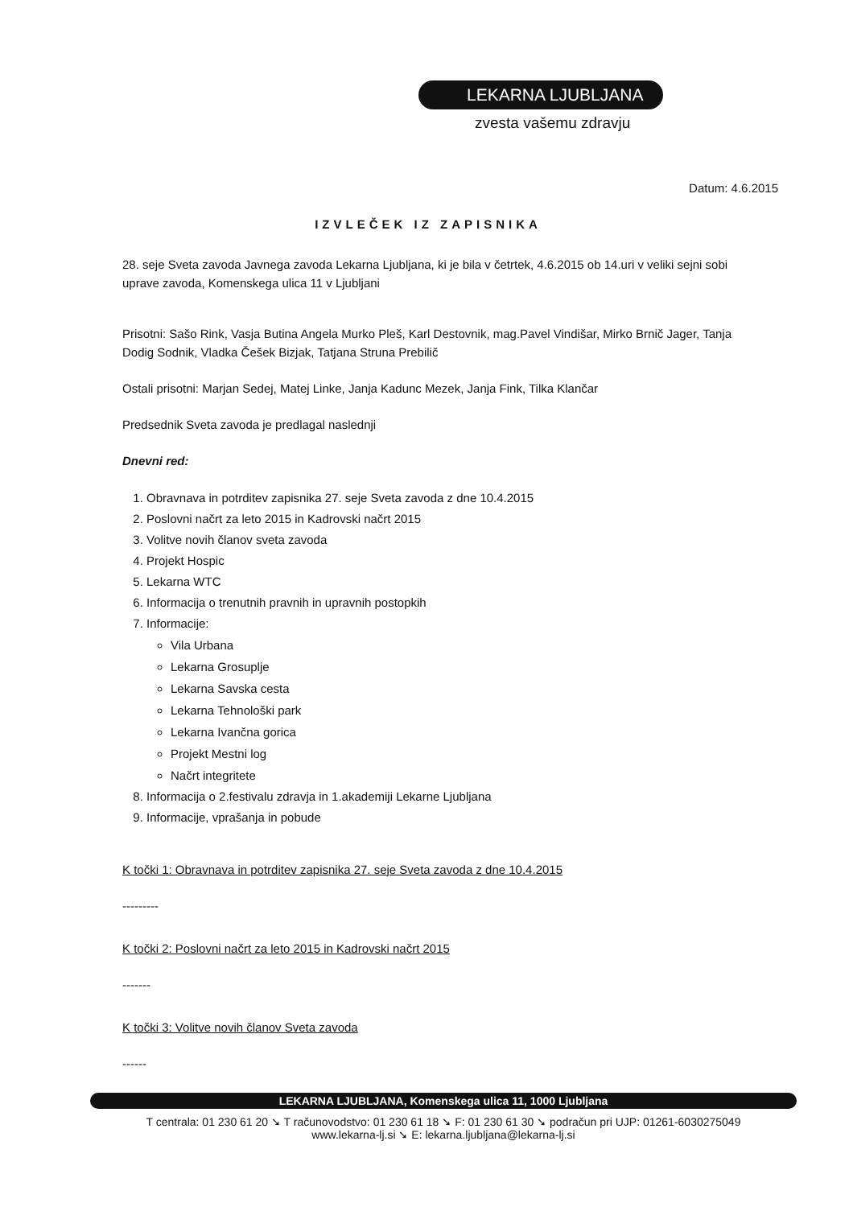LEKARNA LJUBLJANA
zvesta vašemu zdravju
Datum: 4.6.2015
IZVLEČEK IZ ZAPISNIKA
28. seje Sveta zavoda Javnega zavoda Lekarna Ljubljana, ki je bila v četrtek, 4.6.2015 ob 14.uri v veliki sejni sobi uprave zavoda, Komenskega ulica 11 v Ljubljani
Prisotni: Sašo Rink, Vasja Butina Angela Murko Pleš, Karl Destovnik, mag.Pavel Vindišar, Mirko Brnič Jager, Tanja Dodig Sodnik, Vladka Češek Bizjak, Tatjana Struna Prebilič
Ostali prisotni: Marjan Sedej, Matej Linke, Janja Kadunc Mezek, Janja Fink, Tilka Klančar
Predsednik Sveta zavoda je predlagal naslednji
Dnevni red:
1. Obravnava in potrditev zapisnika 27. seje Sveta zavoda z dne 10.4.2015
2. Poslovni načrt za leto 2015 in Kadrovski načrt 2015
3. Volitve novih članov sveta zavoda
4. Projekt Hospic
5. Lekarna WTC
6. Informacija o trenutnih pravnih in upravnih postopkih
7. Informacije:
Vila Urbana
Lekarna Grosuplje
Lekarna Savska cesta
Lekarna Tehnološki park
Lekarna Ivančna gorica
Projekt Mestni log
Načrt integritete
8. Informacija o 2.festivalu zdravja in 1.akademiji Lekarne Ljubljana
9. Informacije, vprašanja in pobude
K točki 1: Obravnava in potrditev zapisnika 27. seje Sveta zavoda z dne 10.4.2015
---------
K točki 2: Poslovni načrt za leto 2015 in Kadrovski načrt 2015
-------
K točki 3: Volitve novih članov Sveta zavoda
------
LEKARNA LJUBLJANA, Komenskega ulica 11, 1000 Ljubljana
T centrala: 01 230 61 20 ➘ T računovodstvo: 01 230 61 18 ➘ F: 01 230 61 30 ➘ podračun pri UJP: 01261-6030275049
www.lekarna-lj.si ➘ E: lekarna.ljubljana@lekarna-lj.si